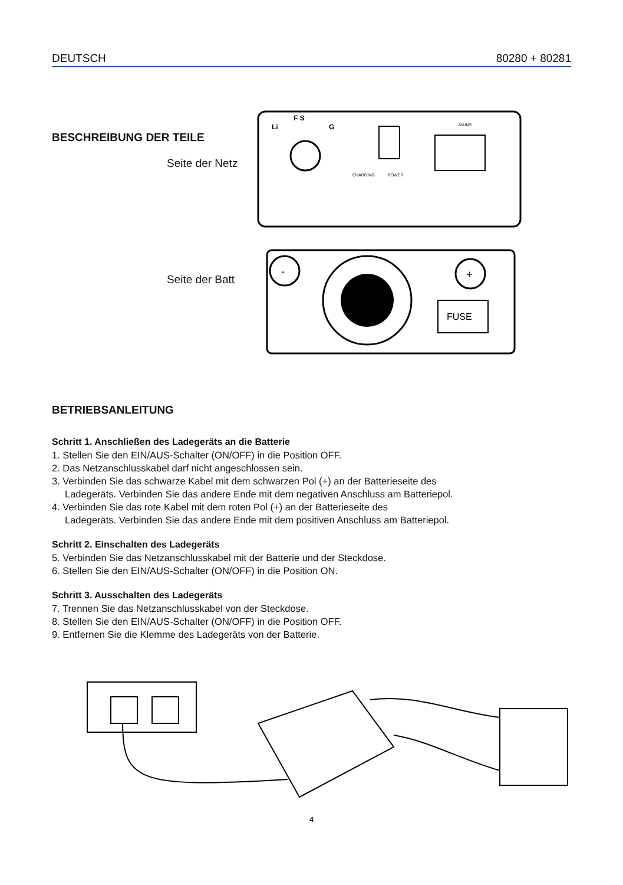DEUTSCH 80280 + 80281
BESCHREIBUNG DER TEILE
Seite der Netz
Seite der Batt
F S
Li
G
CHARGING
POWER
MAINS
-
+
FUSE
BETRIEBSANLEITUNG
Schritt 1. Anschließen des Ladegeräts an die Batterie
1. Stellen Sie den EIN/AUS-Schalter (ON/OFF) in die Position OFF.
2. Das Netzanschlusskabel darf nicht angeschlossen sein.
3. Verbinden Sie das schwarze Kabel mit dem schwarzen Pol (+) an der Batterieseite des
Ladegeräts. Verbinden Sie das andere Ende mit dem negativen Anschluss am Batteriepol.
4. Verbinden Sie das rote Kabel mit dem roten Pol (+) an der Batterieseite des
Ladegeräts. Verbinden Sie das andere Ende mit dem positiven Anschluss am Batteriepol.
Schritt 2. Einschalten des Ladegeräts
5. Verbinden Sie das Netzanschlusskabel mit der Batterie und der Steckdose.
6. Stellen Sie den EIN/AUS-Schalter (ON/OFF) in die Position ON.
Schritt 3. Ausschalten des Ladegeräts
7. Trennen Sie das Netzanschlusskabel von der Steckdose.
8. Stellen Sie den EIN/AUS-Schalter (ON/OFF) in die Position OFF.
9. Entfernen Sie die Klemme des Ladegeräts von der Batterie.
4